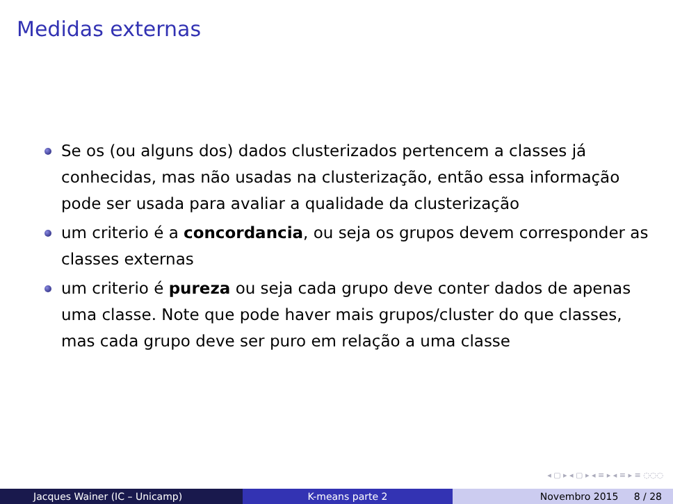Medidas externas
Se os (ou alguns dos) dados clusterizados pertencem a classes já conhecidas, mas não usadas na clusterização, então essa informação pode ser usada para avaliar a qualidade da clusterização
um criterio é a concordancia, ou seja os grupos devem corresponder as classes externas
um criterio é pureza ou seja cada grupo deve conter dados de apenas uma classe. Note que pode haver mais grupos/cluster do que classes, mas cada grupo deve ser puro em relação a uma classe
◂ ▢ ▸ ◂ ▢ ▸ ◂ ≡ ▸ ◂ ≡ ▸ ≡ ◌◌◌
Jacques Wainer (IC – Unicamp) K-means parte 2 Novembro 2015 8 / 28